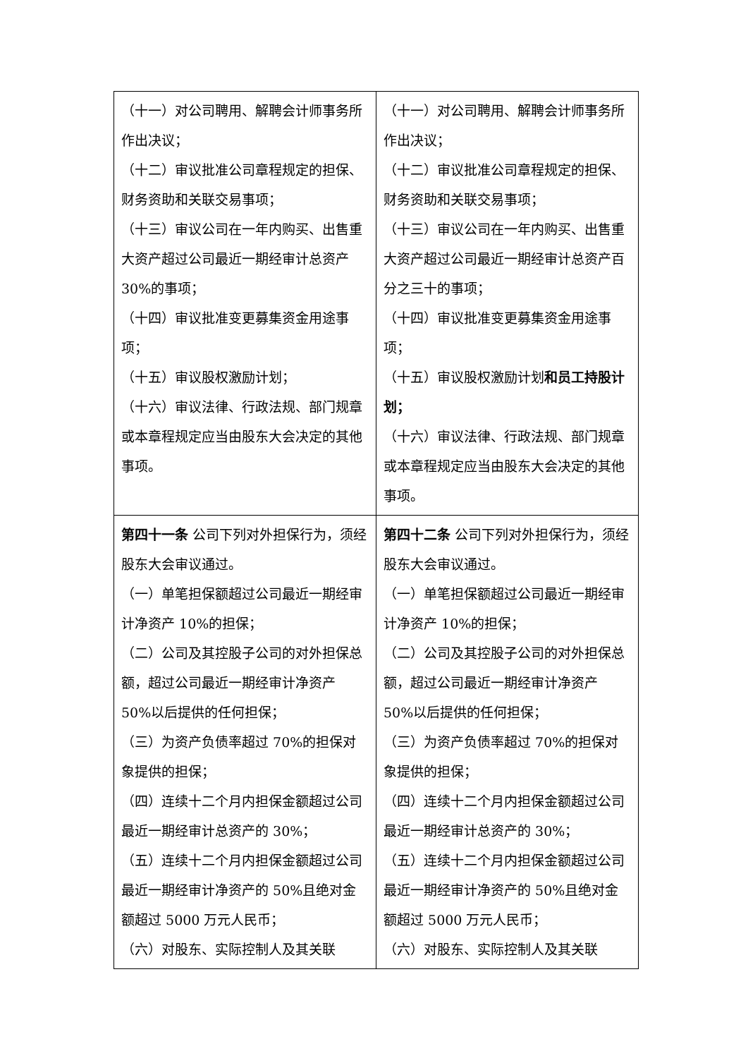| （十一）对公司聘用、解聘会计师事务所作出决议； （十二）审议批准公司章程规定的担保、财务资助和关联交易事项； （十三）审议公司在一年内购买、出售重大资产超过公司最近一期经审计总资产 30%的事项； （十四）审议批准变更募集资金用途事项； （十五）审议股权激励计划； （十六）审议法律、行政法规、部门规章或本章程规定应当由股东大会决定的其他事项。 | （十一）对公司聘用、解聘会计师事务所作出决议； （十二）审议批准公司章程规定的担保、财务资助和关联交易事项； （十三）审议公司在一年内购买、出售重大资产超过公司最近一期经审计总资产百分之三十的事项； （十四）审议批准变更募集资金用途事项； （十五）审议股权激励计划 和员工持股计划； （十六）审议法律、行政法规、部门规章或本章程规定应当由股东大会决定的其他事项。 |
| 第四十一条 公司下列对外担保行为，须经股东大会审议通过。 （一）单笔担保额超过公司最近一期经审计净资产 10%的担保； （二）公司及其控股子公司的对外担保总额，超过公司最近一期经审计净资产 50%以后提供的任何担保； （三）为资产负债率超过 70%的担保对象提供的担保； （四）连续十二个月内担保金额超过公司最近一期经审计总资产的 30%； （五）连续十二个月内担保金额超过公司最近一期经审计净资产的 50%且绝对金额超过 5000 万元人民币； （六）对股东、实际控制人及其关联 | 第四十二条 公司下列对外担保行为，须经股东大会审议通过。 （一）单笔担保额超过公司最近一期经审计净资产 10%的担保； （二）公司及其控股子公司的对外担保总额，超过公司最近一期经审计净资产 50%以后提供的任何担保； （三）为资产负债率超过 70%的担保对象提供的担保； （四）连续十二个月内担保金额超过公司最近一期经审计总资产的 30%； （五）连续十二个月内担保金额超过公司最近一期经审计净资产的 50%且绝对金额超过 5000 万元人民币； （六）对股东、实际控制人及其关联 |